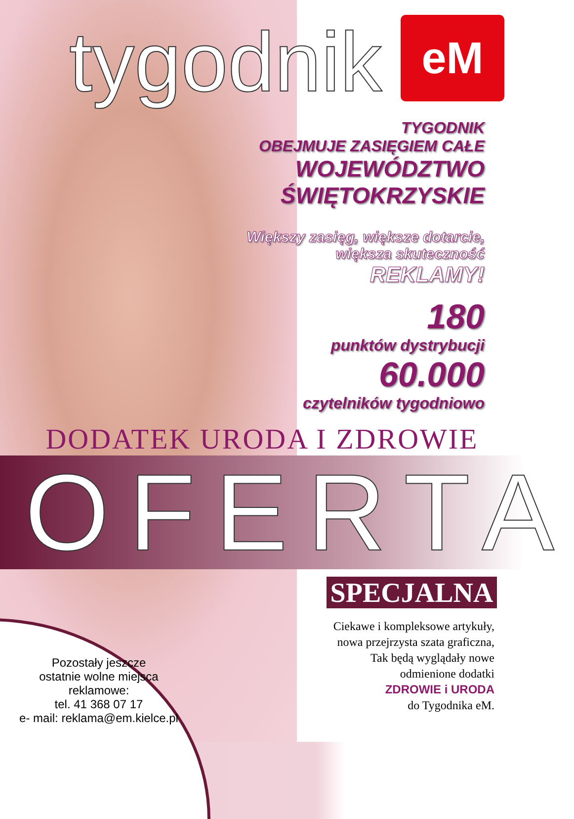tygodnik
eM
TYGODNIK
OBEJMUJE ZASIĘGIEM CAŁE
WOJEWÓDZTWO
ŚWIĘTOKRZYSKIE
Większy zasięg, większe dotarcie,
większa skuteczność
REKLAMY!
180
punktów dystrybucji
60.000
czytelników tygodniowo
DODATEK URODA I ZDROWIE
OFERTA
SPECJALNA
Pozostały jeszcze
ostatnie wolne miejsca
reklamowe:
tel. 41 368 07 17
e- mail: reklama@em.kielce.pl
Ciekawe i kompleksowe artykuły,
nowa przejrzysta szata graficzna,
Tak będą wyglądały nowe
odmienione dodatki
ZDROWIE i URODA
do Tygodnika eM.